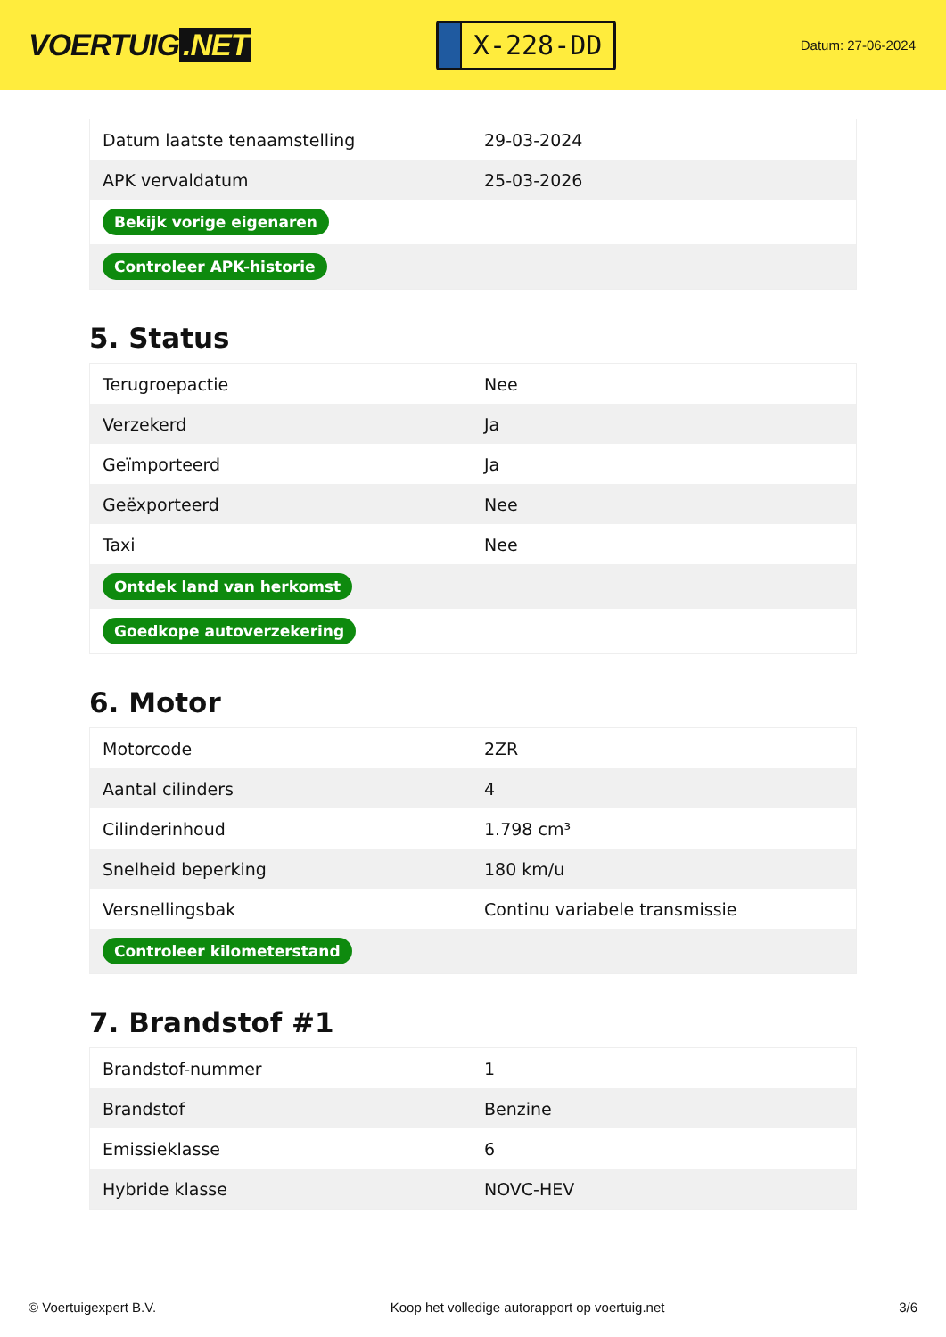VOERTUIG.NET
X-228-DD
Datum: 27-06-2024
| Datum laatste tenaamstelling | 29-03-2024 |
| APK vervaldatum | 25-03-2026 |
| Bekijk vorige eigenaren | |
| Controleer APK-historie | |
5. Status
| Terugroepactie | Nee |
| Verzekerd | Ja |
| Geïmporteerd | Ja |
| Geëxporteerd | Nee |
| Taxi | Nee |
| Ontdek land van herkomst | |
| Goedkope autoverzekering | |
6. Motor
| Motorcode | 2ZR |
| Aantal cilinders | 4 |
| Cilinderinhoud | 1.798 cm³ |
| Snelheid beperking | 180 km/u |
| Versnellingsbak | Continu variabele transmissie |
| Controleer kilometerstand | |
7. Brandstof #1
| Brandstof-nummer | 1 |
| Brandstof | Benzine |
| Emissieklasse | 6 |
| Hybride klasse | NOVC-HEV |
© Voertuigexpert B.V. Koop het volledige autorapport op voertuig.net 3/6